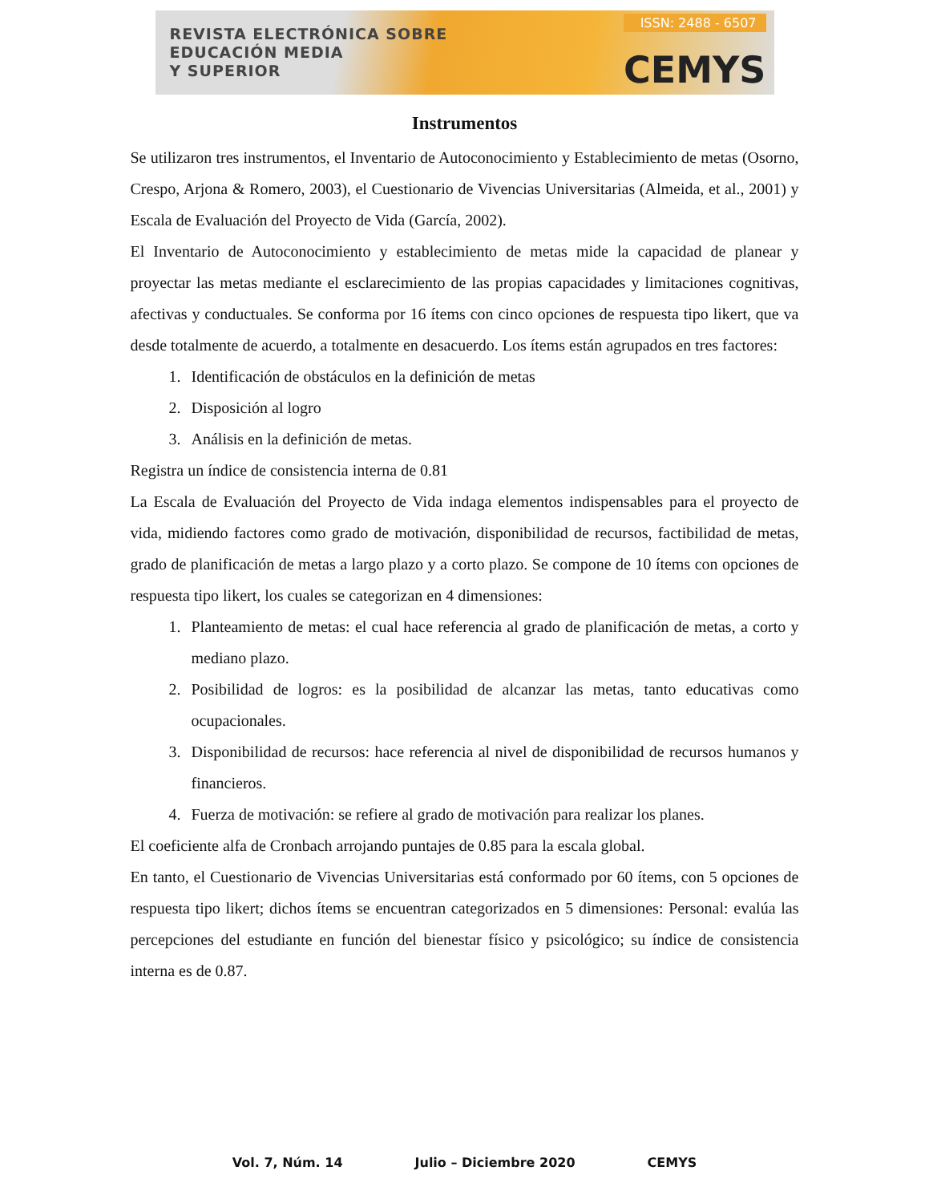REVISTA ELECTRÓNICA SOBRE
EDUCACIÓN MEDIA
Y SUPERIOR
ISSN: 2488 - 6507
CEMYS
Instrumentos
Se utilizaron tres instrumentos, el Inventario de Autoconocimiento y Establecimiento de metas (Osorno, Crespo, Arjona & Romero, 2003), el Cuestionario de Vivencias Universitarias (Almeida, et al., 2001) y Escala de Evaluación del Proyecto de Vida (García, 2002).
El Inventario de Autoconocimiento y establecimiento de metas mide la capacidad de planear y proyectar las metas mediante el esclarecimiento de las propias capacidades y limitaciones cognitivas, afectivas y conductuales. Se conforma por 16 ítems con cinco opciones de respuesta tipo likert, que va desde totalmente de acuerdo, a totalmente en desacuerdo. Los ítems están agrupados en tres factores:
1. Identificación de obstáculos en la definición de metas
2. Disposición al logro
3. Análisis en la definición de metas.
Registra un índice de consistencia interna de 0.81
La Escala de Evaluación del Proyecto de Vida indaga elementos indispensables para el proyecto de vida, midiendo factores como grado de motivación, disponibilidad de recursos, factibilidad de metas, grado de planificación de metas a largo plazo y a corto plazo. Se compone de 10 ítems con opciones de respuesta tipo likert, los cuales se categorizan en 4 dimensiones:
1. Planteamiento de metas: el cual hace referencia al grado de planificación de metas, a corto y mediano plazo.
2. Posibilidad de logros: es la posibilidad de alcanzar las metas, tanto educativas como ocupacionales.
3. Disponibilidad de recursos: hace referencia al nivel de disponibilidad de recursos humanos y financieros.
4. Fuerza de motivación: se refiere al grado de motivación para realizar los planes.
El coeficiente alfa de Cronbach arrojando puntajes de 0.85 para la escala global.
En tanto, el Cuestionario de Vivencias Universitarias está conformado por 60 ítems, con 5 opciones de respuesta tipo likert; dichos ítems se encuentran categorizados en 5 dimensiones: Personal: evalúa las percepciones del estudiante en función del bienestar físico y psicológico; su índice de consistencia interna es de 0.87.
Vol. 7, Núm. 14 Julio – Diciembre 2020 CEMYS